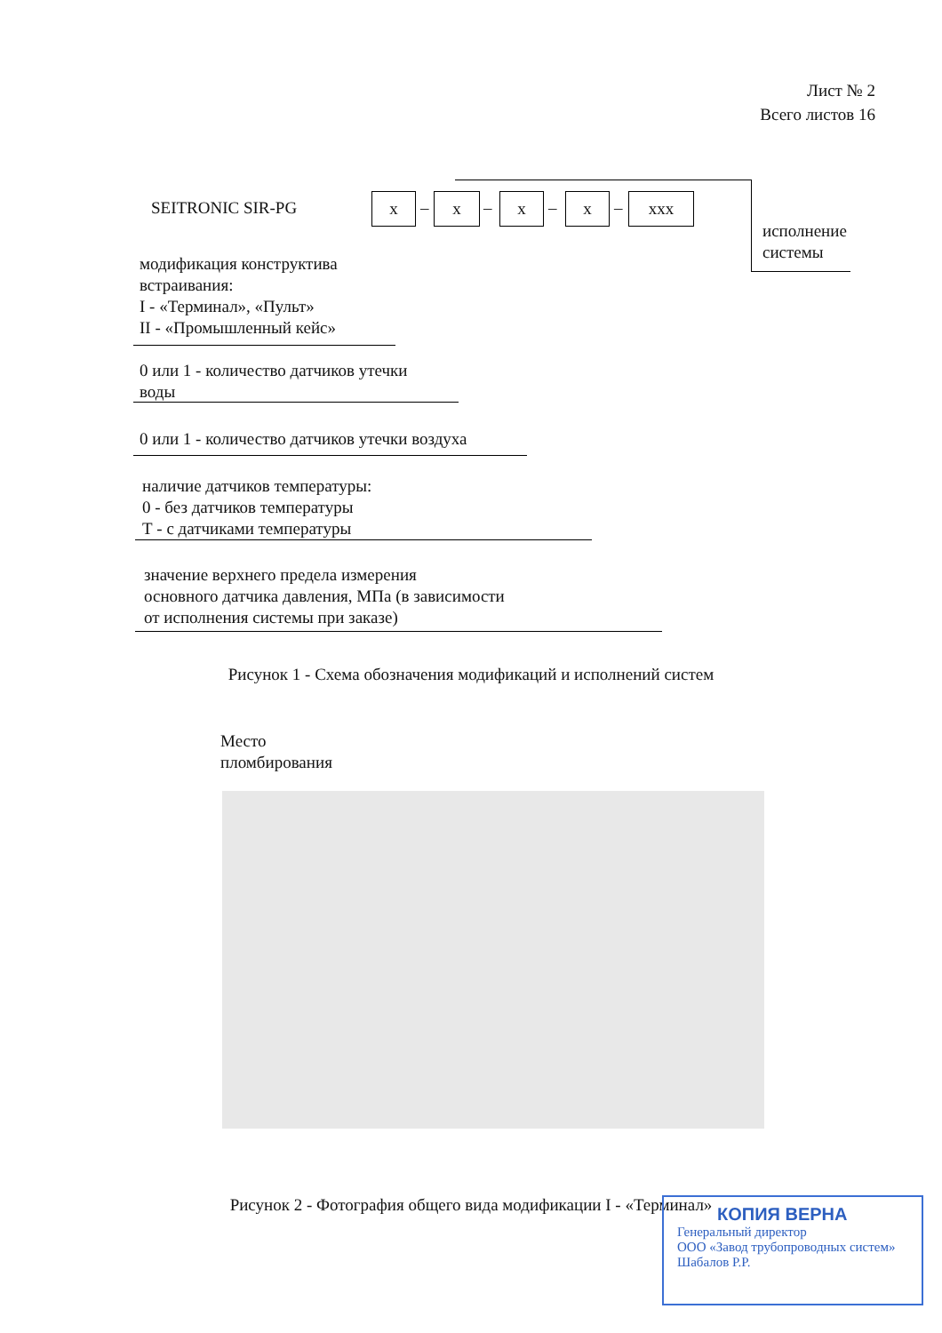Лист № 2
Всего листов 16
SEITRONIC SIR-PG x – x – x – x – xxx
исполнение
системы
модификация конструктива
встраивания:
I - «Терминал», «Пульт»
II - «Промышленный кейс»
0 или 1 - количество датчиков утечки
воды
0 или 1 - количество датчиков утечки воздуха
наличие датчиков температуры:
0 - без датчиков температуры
Т - с датчиками температуры
значение верхнего предела измерения
основного датчика давления, МПа (в зависимости
от исполнения системы при заказе)
Рисунок 1 - Схема обозначения модификаций и исполнений систем
Место
пломбирования
Рисунок 2 - Фотография общего вида модификации I - «Терминал»
КОПИЯ ВЕРНА
Генеральный директор
ООО «Завод трубопроводных систем»
Шабалов Р.Р.